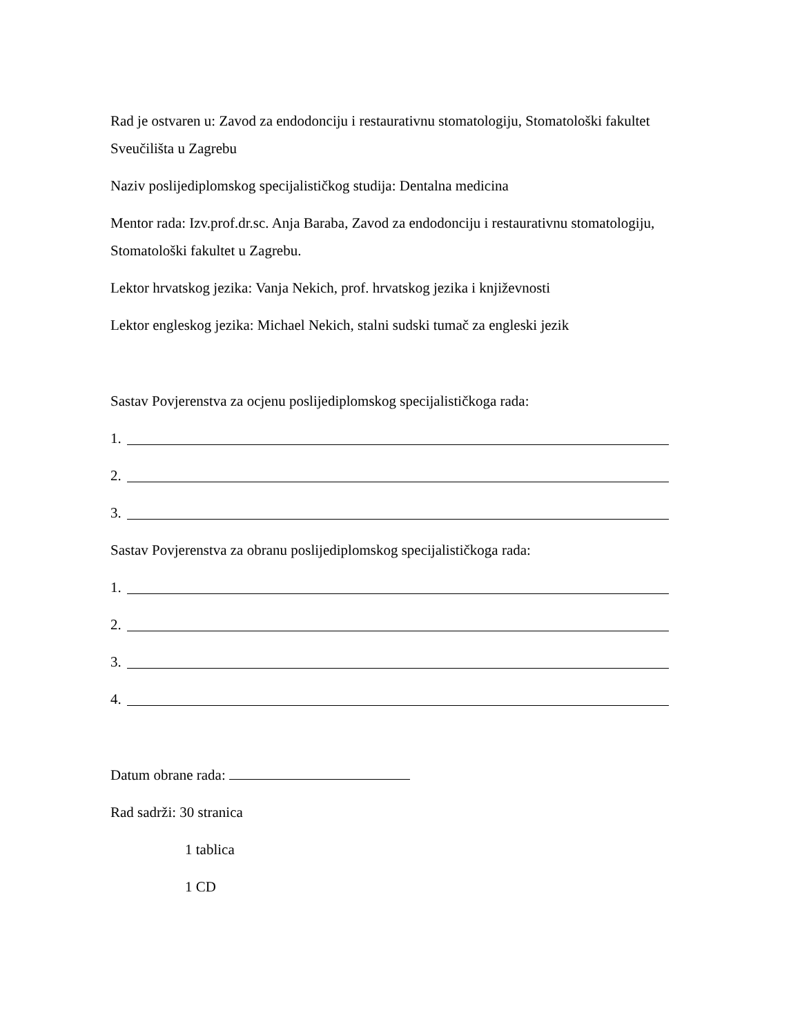Rad je ostvaren u: Zavod za endodonciju i restaurativnu stomatologiju, Stomatološki fakultet Sveučilišta u Zagrebu
Naziv poslijediplomskog specijalističkog studija: Dentalna medicina
Mentor rada: Izv.prof.dr.sc. Anja Baraba, Zavod za endodonciju i restaurativnu stomatologiju, Stomatološki fakultet u Zagrebu.
Lektor hrvatskog jezika: Vanja Nekich, prof. hrvatskog jezika i književnosti
Lektor engleskog jezika: Michael Nekich, stalni sudski tumač za engleski jezik
Sastav Povjerenstva za ocjenu poslijediplomskog specijalističkoga rada:
1.
2.
3.
Sastav Povjerenstva za obranu poslijediplomskog specijalističkoga rada:
1.
2.
3.
4.
Datum obrane rada:
Rad sadrži: 30 stranica
1 tablica
1 CD